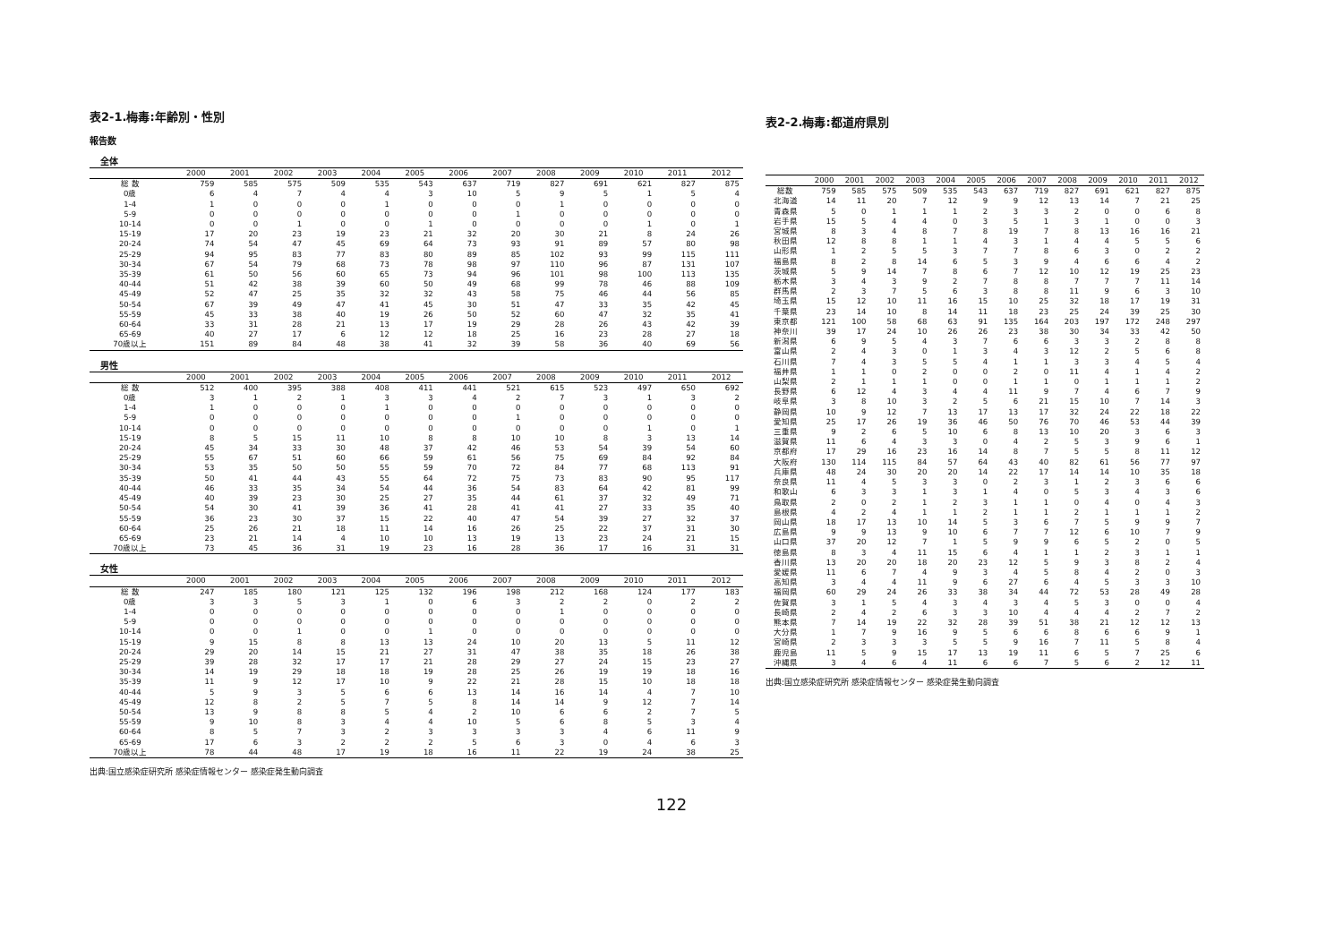表2-1.梅毒:年齢別・性別
報告数
全体
| | 2000 | 2001 | 2002 | 2003 | 2004 | 2005 | 2006 | 2007 | 2008 | 2009 | 2010 | 2011 | 2012 |
| --- | --- | --- | --- | --- | --- | --- | --- | --- | --- | --- | --- | --- | --- |
| 総 数 | 759 | 585 | 575 | 509 | 535 | 543 | 637 | 719 | 827 | 691 | 621 | 827 | 875 |
| 0歳 | 6 | 4 | 7 | 4 | 4 | 3 | 10 | 5 | 9 | 5 | 1 | 5 | 4 |
| 1-4 | 1 | 0 | 0 | 0 | 1 | 0 | 0 | 0 | 1 | 0 | 0 | 0 | 0 |
| 5-9 | 0 | 0 | 0 | 0 | 0 | 0 | 0 | 1 | 0 | 0 | 0 | 0 | 0 |
| 10-14 | 0 | 0 | 1 | 0 | 0 | 1 | 0 | 0 | 0 | 0 | 1 | 0 | 1 |
| 15-19 | 17 | 20 | 23 | 19 | 23 | 21 | 32 | 20 | 30 | 21 | 8 | 24 | 26 |
| 20-24 | 74 | 54 | 47 | 45 | 69 | 64 | 73 | 93 | 91 | 89 | 57 | 80 | 98 |
| 25-29 | 94 | 95 | 83 | 77 | 83 | 80 | 89 | 85 | 102 | 93 | 99 | 115 | 111 |
| 30-34 | 67 | 54 | 79 | 68 | 73 | 78 | 98 | 97 | 110 | 96 | 87 | 131 | 107 |
| 35-39 | 61 | 50 | 56 | 60 | 65 | 73 | 94 | 96 | 101 | 98 | 100 | 113 | 135 |
| 40-44 | 51 | 42 | 38 | 39 | 60 | 50 | 49 | 68 | 99 | 78 | 46 | 88 | 109 |
| 45-49 | 52 | 47 | 25 | 35 | 32 | 32 | 43 | 58 | 75 | 46 | 44 | 56 | 85 |
| 50-54 | 67 | 39 | 49 | 47 | 41 | 45 | 30 | 51 | 47 | 33 | 35 | 42 | 45 |
| 55-59 | 45 | 33 | 38 | 40 | 19 | 26 | 50 | 52 | 60 | 47 | 32 | 35 | 41 |
| 60-64 | 33 | 31 | 28 | 21 | 13 | 17 | 19 | 29 | 28 | 26 | 43 | 42 | 39 |
| 65-69 | 40 | 27 | 17 | 6 | 12 | 12 | 18 | 25 | 16 | 23 | 28 | 27 | 18 |
| 70歳以上 | 151 | 89 | 84 | 48 | 38 | 41 | 32 | 39 | 58 | 36 | 40 | 69 | 56 |
男性
| | 2000 | 2001 | 2002 | 2003 | 2004 | 2005 | 2006 | 2007 | 2008 | 2009 | 2010 | 2011 | 2012 |
| --- | --- | --- | --- | --- | --- | --- | --- | --- | --- | --- | --- | --- | --- |
| 総 数 | 512 | 400 | 395 | 388 | 408 | 411 | 441 | 521 | 615 | 523 | 497 | 650 | 692 |
| 0歳 | 3 | 1 | 2 | 1 | 3 | 3 | 4 | 2 | 7 | 3 | 1 | 3 | 2 |
| 1-4 | 1 | 0 | 0 | 0 | 1 | 0 | 0 | 0 | 0 | 0 | 0 | 0 | 0 |
| 5-9 | 0 | 0 | 0 | 0 | 0 | 0 | 0 | 1 | 0 | 0 | 0 | 0 | 0 |
| 10-14 | 0 | 0 | 0 | 0 | 0 | 0 | 0 | 0 | 0 | 0 | 1 | 0 | 1 |
| 15-19 | 8 | 5 | 15 | 11 | 10 | 8 | 8 | 10 | 10 | 8 | 3 | 13 | 14 |
| 20-24 | 45 | 34 | 33 | 30 | 48 | 37 | 42 | 46 | 53 | 54 | 39 | 54 | 60 |
| 25-29 | 55 | 67 | 51 | 60 | 66 | 59 | 61 | 56 | 75 | 69 | 84 | 92 | 84 |
| 30-34 | 53 | 35 | 50 | 50 | 55 | 59 | 70 | 72 | 84 | 77 | 68 | 113 | 91 |
| 35-39 | 50 | 41 | 44 | 43 | 55 | 64 | 72 | 75 | 73 | 83 | 90 | 95 | 117 |
| 40-44 | 46 | 33 | 35 | 34 | 54 | 44 | 36 | 54 | 83 | 64 | 42 | 81 | 99 |
| 45-49 | 40 | 39 | 23 | 30 | 25 | 27 | 35 | 44 | 61 | 37 | 32 | 49 | 71 |
| 50-54 | 54 | 30 | 41 | 39 | 36 | 41 | 28 | 41 | 41 | 27 | 33 | 35 | 40 |
| 55-59 | 36 | 23 | 30 | 37 | 15 | 22 | 40 | 47 | 54 | 39 | 27 | 32 | 37 |
| 60-64 | 25 | 26 | 21 | 18 | 11 | 14 | 16 | 26 | 25 | 22 | 37 | 31 | 30 |
| 65-69 | 23 | 21 | 14 | 4 | 10 | 10 | 13 | 19 | 13 | 23 | 24 | 21 | 15 |
| 70歳以上 | 73 | 45 | 36 | 31 | 19 | 23 | 16 | 28 | 36 | 17 | 16 | 31 | 31 |
女性
| | 2000 | 2001 | 2002 | 2003 | 2004 | 2005 | 2006 | 2007 | 2008 | 2009 | 2010 | 2011 | 2012 |
| --- | --- | --- | --- | --- | --- | --- | --- | --- | --- | --- | --- | --- | --- |
| 総 数 | 247 | 185 | 180 | 121 | 125 | 132 | 196 | 198 | 212 | 168 | 124 | 177 | 183 |
| 0歳 | 3 | 3 | 5 | 3 | 1 | 0 | 6 | 3 | 2 | 2 | 0 | 2 | 2 |
| 1-4 | 0 | 0 | 0 | 0 | 0 | 0 | 0 | 0 | 1 | 0 | 0 | 0 | 0 |
| 5-9 | 0 | 0 | 0 | 0 | 0 | 0 | 0 | 0 | 0 | 0 | 0 | 0 | 0 |
| 10-14 | 0 | 0 | 1 | 0 | 0 | 1 | 0 | 0 | 0 | 0 | 0 | 0 | 0 |
| 15-19 | 9 | 15 | 8 | 8 | 13 | 13 | 24 | 10 | 20 | 13 | 5 | 11 | 12 |
| 20-24 | 29 | 20 | 14 | 15 | 21 | 27 | 31 | 47 | 38 | 35 | 18 | 26 | 38 |
| 25-29 | 39 | 28 | 32 | 17 | 17 | 21 | 28 | 29 | 27 | 24 | 15 | 23 | 27 |
| 30-34 | 14 | 19 | 29 | 18 | 18 | 19 | 28 | 25 | 26 | 19 | 19 | 18 | 16 |
| 35-39 | 11 | 9 | 12 | 17 | 10 | 9 | 22 | 21 | 28 | 15 | 10 | 18 | 18 |
| 40-44 | 5 | 9 | 3 | 5 | 6 | 6 | 13 | 14 | 16 | 14 | 4 | 7 | 10 |
| 45-49 | 12 | 8 | 2 | 5 | 7 | 5 | 8 | 14 | 14 | 9 | 12 | 7 | 14 |
| 50-54 | 13 | 9 | 8 | 8 | 5 | 4 | 2 | 10 | 6 | 6 | 2 | 7 | 5 |
| 55-59 | 9 | 10 | 8 | 3 | 4 | 4 | 10 | 5 | 6 | 8 | 5 | 3 | 4 |
| 60-64 | 8 | 5 | 7 | 3 | 2 | 3 | 3 | 3 | 3 | 4 | 6 | 11 | 9 |
| 65-69 | 17 | 6 | 3 | 2 | 2 | 2 | 5 | 6 | 3 | 0 | 4 | 6 | 3 |
| 70歳以上 | 78 | 44 | 48 | 17 | 19 | 18 | 16 | 11 | 22 | 19 | 24 | 38 | 25 |
出典:国立感染症研究所 感染症情報センター 感染症発生動向調査
表2-2.梅毒:都道府県別
| | 2000 | 2001 | 2002 | 2003 | 2004 | 2005 | 2006 | 2007 | 2008 | 2009 | 2010 | 2011 | 2012 |
| --- | --- | --- | --- | --- | --- | --- | --- | --- | --- | --- | --- | --- | --- |
| 総数 | 759 | 585 | 575 | 509 | 535 | 543 | 637 | 719 | 827 | 691 | 621 | 827 | 875 |
| 北海道 | 14 | 11 | 20 | 7 | 12 | 9 | 9 | 12 | 13 | 14 | 7 | 21 | 25 |
| 青森県 | 5 | 0 | 1 | 1 | 1 | 2 | 3 | 3 | 2 | 0 | 0 | 6 | 8 |
| 岩手県 | 15 | 5 | 4 | 4 | 0 | 3 | 5 | 1 | 3 | 1 | 0 | 0 | 3 |
| 宮城県 | 8 | 3 | 4 | 8 | 7 | 8 | 19 | 7 | 8 | 13 | 16 | 16 | 21 |
| 秋田県 | 12 | 8 | 8 | 1 | 1 | 4 | 3 | 1 | 4 | 4 | 5 | 5 | 6 |
| 山形県 | 1 | 2 | 5 | 5 | 3 | 7 | 7 | 8 | 6 | 3 | 0 | 2 | 2 |
| 福島県 | 8 | 2 | 8 | 14 | 6 | 5 | 3 | 9 | 4 | 6 | 6 | 4 | 2 |
| 茨城県 | 5 | 9 | 14 | 7 | 8 | 6 | 7 | 12 | 10 | 12 | 19 | 25 | 23 |
| 栃木県 | 3 | 4 | 3 | 9 | 2 | 7 | 8 | 8 | 7 | 7 | 7 | 11 | 14 |
| 群馬県 | 2 | 3 | 7 | 5 | 6 | 3 | 8 | 8 | 11 | 9 | 6 | 3 | 10 |
| 埼玉県 | 15 | 12 | 10 | 11 | 16 | 15 | 10 | 25 | 32 | 18 | 17 | 19 | 31 |
| 千葉県 | 23 | 14 | 10 | 8 | 14 | 11 | 18 | 23 | 25 | 24 | 39 | 25 | 30 |
| 東京都 | 121 | 100 | 58 | 68 | 63 | 91 | 135 | 164 | 203 | 197 | 172 | 248 | 297 |
| 神奈川 | 39 | 17 | 24 | 10 | 26 | 26 | 23 | 38 | 30 | 34 | 33 | 42 | 50 |
| 新潟県 | 6 | 9 | 5 | 4 | 3 | 7 | 6 | 6 | 3 | 3 | 2 | 8 | 8 |
| 富山県 | 2 | 4 | 3 | 0 | 1 | 3 | 4 | 3 | 12 | 2 | 5 | 6 | 8 |
| 石川県 | 7 | 4 | 3 | 5 | 5 | 4 | 1 | 1 | 3 | 3 | 4 | 5 | 4 |
| 福井県 | 1 | 1 | 0 | 2 | 0 | 0 | 2 | 0 | 11 | 4 | 1 | 4 | 2 |
| 山梨県 | 2 | 1 | 1 | 1 | 0 | 0 | 1 | 1 | 0 | 1 | 1 | 1 | 2 |
| 長野県 | 6 | 12 | 4 | 3 | 4 | 4 | 11 | 9 | 7 | 4 | 6 | 7 | 9 |
| 岐阜県 | 3 | 8 | 10 | 3 | 2 | 5 | 6 | 21 | 15 | 10 | 7 | 14 | 3 |
| 静岡県 | 10 | 9 | 12 | 7 | 13 | 17 | 13 | 17 | 32 | 24 | 22 | 18 | 22 |
| 愛知県 | 25 | 17 | 26 | 19 | 36 | 46 | 50 | 76 | 70 | 46 | 53 | 44 | 39 |
| 三重県 | 9 | 2 | 6 | 5 | 10 | 6 | 8 | 13 | 10 | 20 | 3 | 6 | 3 |
| 滋賀県 | 11 | 6 | 4 | 3 | 3 | 0 | 4 | 2 | 5 | 3 | 9 | 6 | 1 |
| 京都府 | 17 | 29 | 16 | 23 | 16 | 14 | 8 | 7 | 5 | 5 | 8 | 11 | 12 |
| 大阪府 | 130 | 114 | 115 | 84 | 57 | 64 | 43 | 40 | 82 | 61 | 56 | 77 | 97 |
| 兵庫県 | 48 | 24 | 30 | 20 | 20 | 14 | 22 | 17 | 14 | 14 | 10 | 35 | 18 |
| 奈良県 | 11 | 4 | 5 | 3 | 3 | 0 | 2 | 3 | 1 | 2 | 3 | 6 | 6 |
| 和歌山 | 6 | 3 | 3 | 1 | 3 | 1 | 4 | 0 | 5 | 3 | 4 | 3 | 6 |
| 鳥取県 | 2 | 0 | 2 | 1 | 2 | 3 | 1 | 1 | 0 | 4 | 0 | 4 | 3 |
| 島根県 | 4 | 2 | 4 | 1 | 1 | 2 | 1 | 1 | 2 | 1 | 1 | 1 | 2 |
| 岡山県 | 18 | 17 | 13 | 10 | 14 | 5 | 3 | 6 | 7 | 5 | 9 | 9 | 7 |
| 広島県 | 9 | 9 | 13 | 9 | 10 | 6 | 7 | 7 | 12 | 6 | 10 | 7 | 9 |
| 山口県 | 37 | 20 | 12 | 7 | 1 | 5 | 9 | 9 | 6 | 5 | 2 | 0 | 5 |
| 徳島県 | 8 | 3 | 4 | 11 | 15 | 6 | 4 | 1 | 1 | 2 | 3 | 1 | 1 |
| 香川県 | 13 | 20 | 20 | 18 | 20 | 23 | 12 | 5 | 9 | 3 | 8 | 2 | 4 |
| 愛媛県 | 11 | 6 | 7 | 4 | 9 | 3 | 4 | 5 | 8 | 4 | 2 | 0 | 3 |
| 高知県 | 3 | 4 | 4 | 11 | 9 | 6 | 27 | 6 | 4 | 5 | 3 | 3 | 10 |
| 福岡県 | 60 | 29 | 24 | 26 | 33 | 38 | 34 | 44 | 72 | 53 | 28 | 49 | 28 |
| 佐賀県 | 3 | 1 | 5 | 4 | 3 | 4 | 3 | 4 | 5 | 3 | 0 | 0 | 4 |
| 長崎県 | 2 | 4 | 2 | 6 | 3 | 3 | 10 | 4 | 4 | 4 | 2 | 7 | 2 |
| 熊本県 | 7 | 14 | 19 | 22 | 32 | 28 | 39 | 51 | 38 | 21 | 12 | 12 | 13 |
| 大分県 | 1 | 7 | 9 | 16 | 9 | 5 | 6 | 6 | 8 | 6 | 6 | 9 | 1 |
| 宮崎県 | 2 | 3 | 3 | 3 | 5 | 5 | 9 | 16 | 7 | 11 | 5 | 8 | 4 |
| 鹿児島 | 11 | 5 | 9 | 15 | 17 | 13 | 19 | 11 | 6 | 5 | 7 | 25 | 6 |
| 沖縄県 | 3 | 4 | 6 | 4 | 11 | 6 | 6 | 7 | 5 | 6 | 2 | 12 | 11 |
出典:国立感染症研究所 感染症情報センター 感染症発生動向調査
122